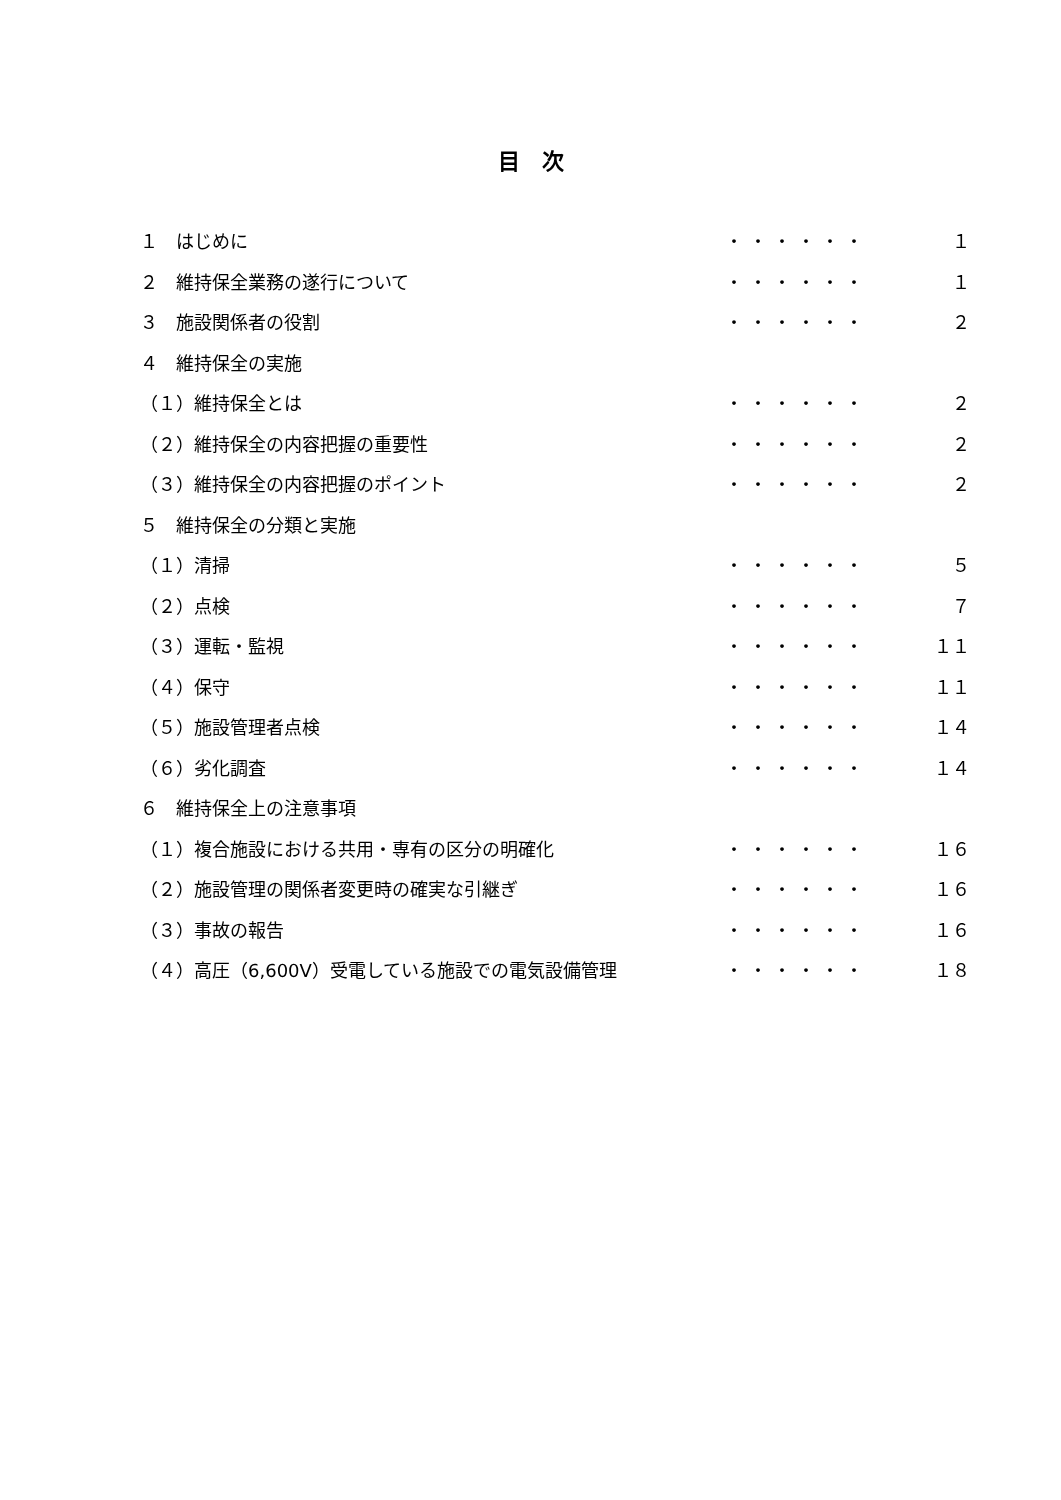目　次
| １ はじめに | ・・・・・・ | １ |
| ２ 維持保全業務の遂行について | ・・・・・・ | １ |
| ３ 施設関係者の役割 | ・・・・・・ | ２ |
| ４ 維持保全の実施 | | |
| （１）維持保全とは | ・・・・・・ | ２ |
| （２）維持保全の内容把握の重要性 | ・・・・・・ | ２ |
| （３）維持保全の内容把握のポイント | ・・・・・・ | ２ |
| ５ 維持保全の分類と実施 | | |
| （１）清掃 | ・・・・・・ | ５ |
| （２）点検 | ・・・・・・ | ７ |
| （３）運転・監視 | ・・・・・・ | １１ |
| （４）保守 | ・・・・・・ | １１ |
| （５）施設管理者点検 | ・・・・・・ | １４ |
| （６）劣化調査 | ・・・・・・ | １４ |
| ６ 維持保全上の注意事項 | | |
| （１）複合施設における共用・専有の区分の明確化 | ・・・・・・ | １６ |
| （２）施設管理の関係者変更時の確実な引継ぎ | ・・・・・・ | １６ |
| （３）事故の報告 | ・・・・・・ | １６ |
| （４）高圧（6,600V）受電している施設での電気設備管理 | ・・・・・・ | １８ |